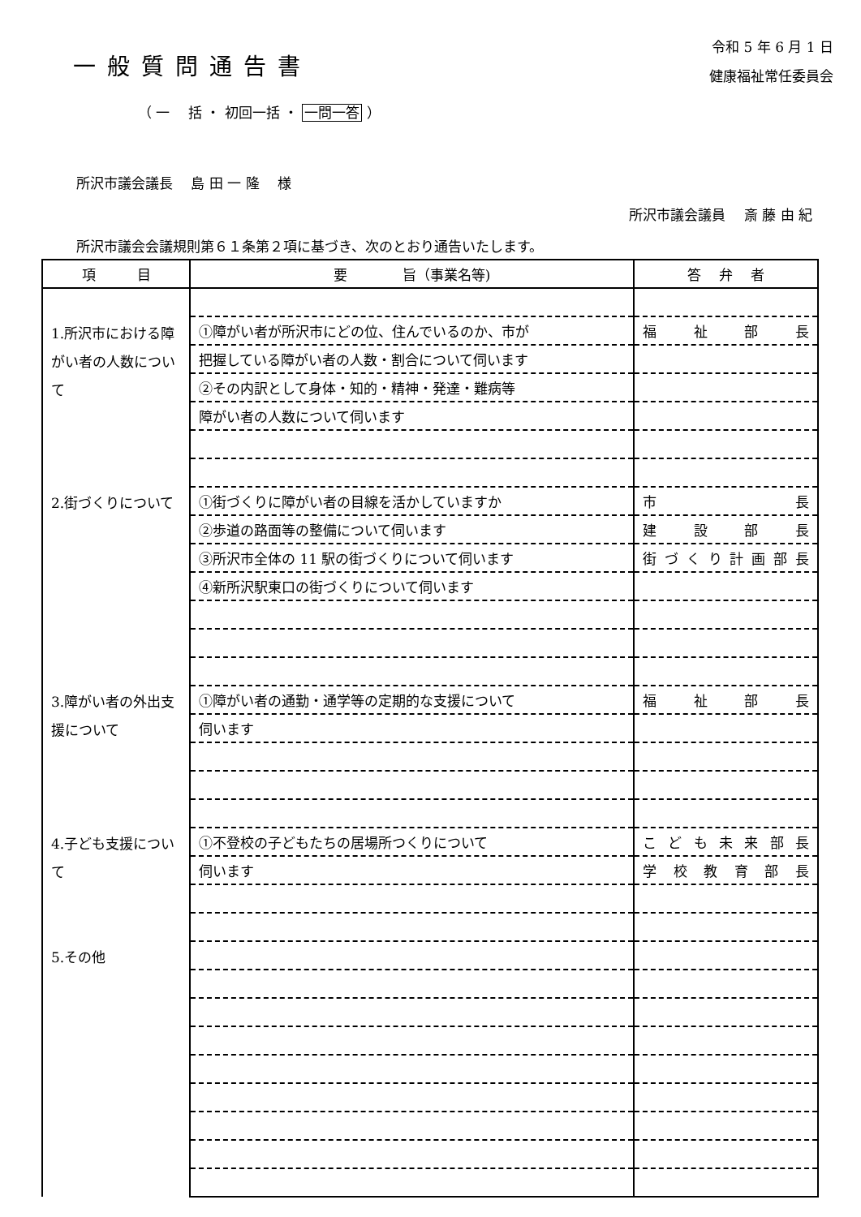一般質問通告書
令和 5 年 6 月 1 日
健康福祉常任委員会
（ 一　 括 ・ 初回一括 ・ 一問一答 ）
所沢市議会議長　 島 田 一 隆　 様
所沢市議会議員　 斎 藤 由 紀
所沢市議会会議規則第６１条第２項に基づき、次のとおり通告いたします。
| 項 目 | 要 旨（事業名等) | 答 弁 者 |
| --- | --- | --- |
| 1.所沢市における障がい者の人数について | | |
| | ①障がい者が所沢市にどの位、住んでいるのか、市が | 福 祉 部 長 |
| | 把握している障がい者の人数・割合について伺います | |
| | ②その内訳として身体・知的・精神・発達・難病等 | |
| | 障がい者の人数について伺います | |
| 2.街づくりについて | | |
| | ①街づくりに障がい者の目線を活かしていますか | 市 長 |
| | ②歩道の路面等の整備について伺います | 建 設 部 長 |
| | ③所沢市全体の 11 駅の街づくりについて伺います | 街 づ く り 計 画 部 長 |
| | ④新所沢駅東口の街づくりについて伺います | |
| 3.障がい者の外出支援について | | |
| | ①障がい者の通勤・通学等の定期的な支援について | 福 祉 部 長 |
| | 伺います | |
| 4.子ども支援について | | |
| | ①不登校の子どもたちの居場所つくりについて | こ ど も 未 来 部 長 |
| | 伺います | 学 校 教 育 部 長 |
| 5.その他 | | |